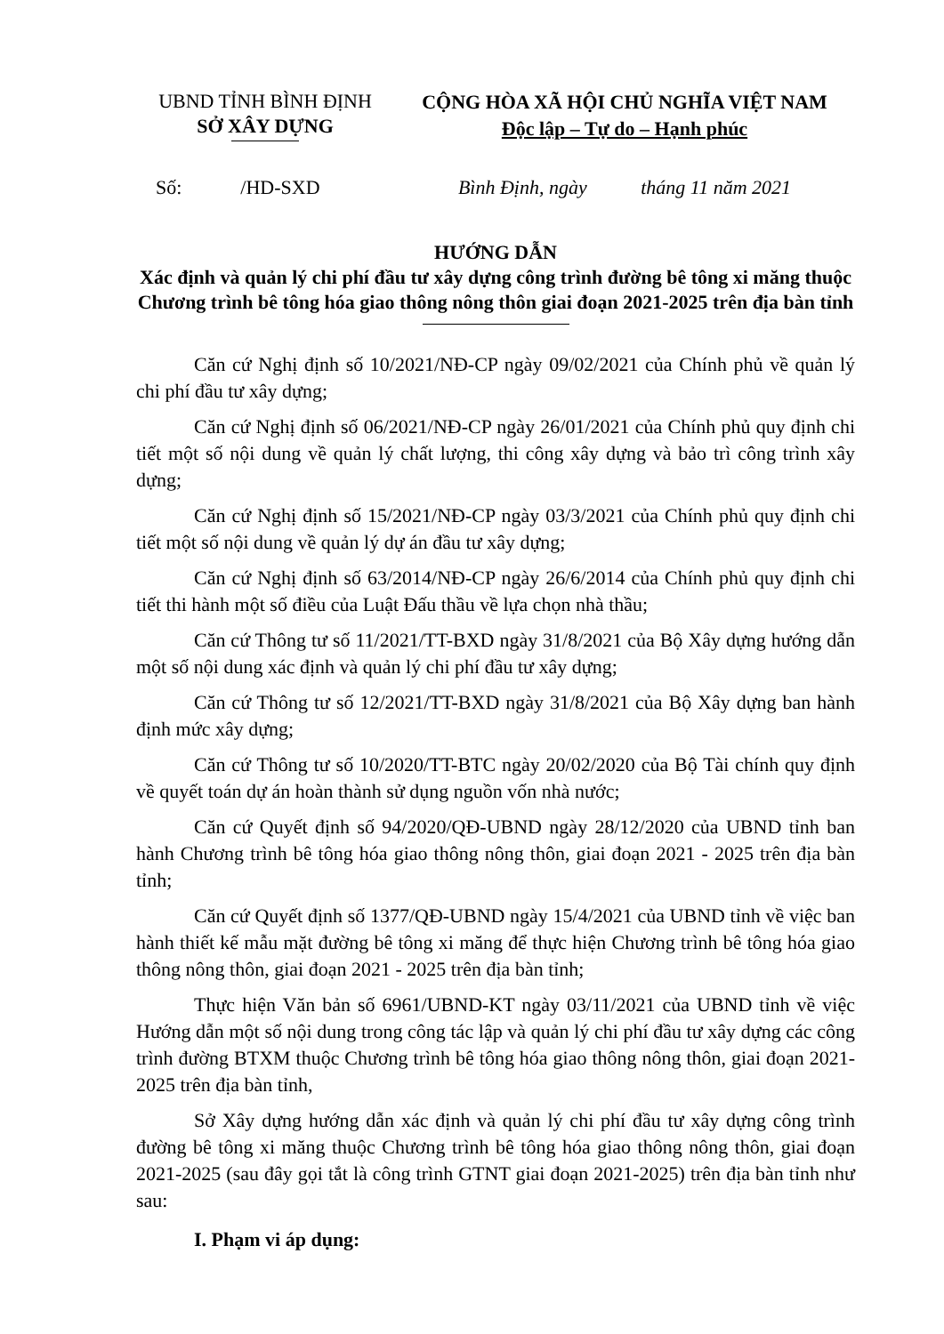UBND TỈNH BÌNH ĐỊNH
SỞ XÂY DỰNG
CỘNG HÒA XÃ HỘI CHỦ NGHĨA VIỆT NAM
Độc lập – Tự do – Hạnh phúc
Số: /HD-SXD
Bình Định, ngày tháng 11 năm 2021
HƯỚNG DẪN
Xác định và quản lý chi phí đầu tư xây dựng công trình đường bê tông xi măng thuộc Chương trình bê tông hóa giao thông nông thôn giai đoạn 2021-2025 trên địa bàn tỉnh
Căn cứ Nghị định số 10/2021/NĐ-CP ngày 09/02/2021 của Chính phủ về quản lý chi phí đầu tư xây dựng;
Căn cứ Nghị định số 06/2021/NĐ-CP ngày 26/01/2021 của Chính phủ quy định chi tiết một số nội dung về quản lý chất lượng, thi công xây dựng và bảo trì công trình xây dựng;
Căn cứ Nghị định số 15/2021/NĐ-CP ngày 03/3/2021 của Chính phủ quy định chi tiết một số nội dung về quản lý dự án đầu tư xây dựng;
Căn cứ Nghị định số 63/2014/NĐ-CP ngày 26/6/2014 của Chính phủ quy định chi tiết thi hành một số điều của Luật Đấu thầu về lựa chọn nhà thầu;
Căn cứ Thông tư số 11/2021/TT-BXD ngày 31/8/2021 của Bộ Xây dựng hướng dẫn một số nội dung xác định và quản lý chi phí đầu tư xây dựng;
Căn cứ Thông tư số 12/2021/TT-BXD ngày 31/8/2021 của Bộ Xây dựng ban hành định mức xây dựng;
Căn cứ Thông tư số 10/2020/TT-BTC ngày 20/02/2020 của Bộ Tài chính quy định về quyết toán dự án hoàn thành sử dụng nguồn vốn nhà nước;
Căn cứ Quyết định số 94/2020/QĐ-UBND ngày 28/12/2020 của UBND tỉnh ban hành Chương trình bê tông hóa giao thông nông thôn, giai đoạn 2021 - 2025 trên địa bàn tỉnh;
Căn cứ Quyết định số 1377/QĐ-UBND ngày 15/4/2021 của UBND tỉnh về việc ban hành thiết kế mẫu mặt đường bê tông xi măng để thực hiện Chương trình bê tông hóa giao thông nông thôn, giai đoạn 2021 - 2025 trên địa bàn tỉnh;
Thực hiện Văn bản số 6961/UBND-KT ngày 03/11/2021 của UBND tỉnh về việc Hướng dẫn một số nội dung trong công tác lập và quản lý chi phí đầu tư xây dựng các công trình đường BTXM thuộc Chương trình bê tông hóa giao thông nông thôn, giai đoạn 2021- 2025 trên địa bàn tỉnh,
Sở Xây dựng hướng dẫn xác định và quản lý chi phí đầu tư xây dựng công trình đường bê tông xi măng thuộc Chương trình bê tông hóa giao thông nông thôn, giai đoạn 2021-2025 (sau đây gọi tắt là công trình GTNT giai đoạn 2021-2025) trên địa bàn tỉnh như sau:
I. Phạm vi áp dụng: